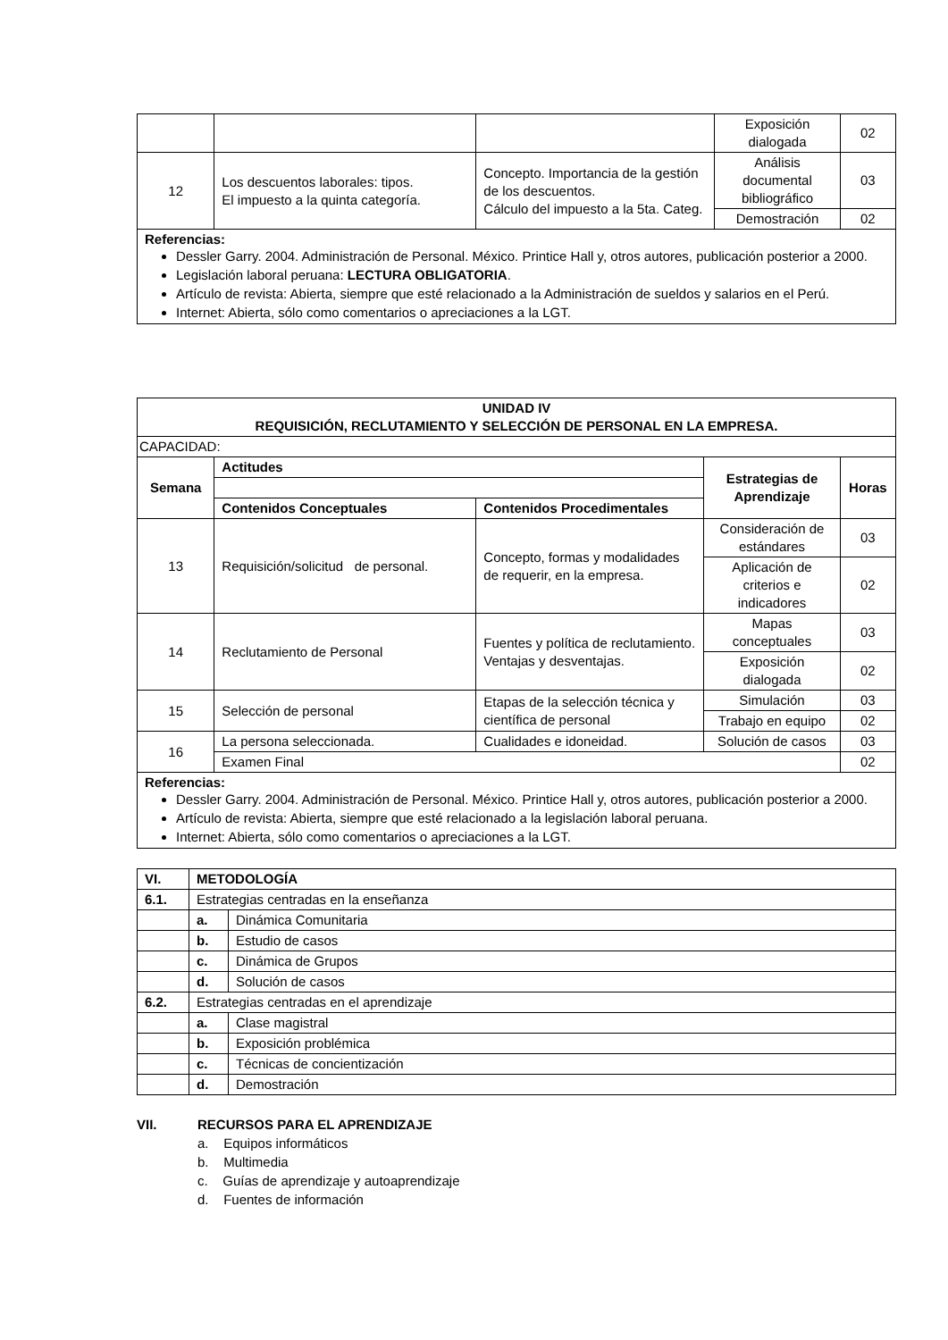| | | | Exposición dialogada | 02 |
| 12 | Los descuentos laborales: tipos. El impuesto a la quinta categoría. | Concepto. Importancia de la gestión de los descuentos. Cálculo del impuesto a la 5ta. Categ. | Análisis documental bibliográfico | 03 |
| | | | Demostración | 02 |
Referencias:
Dessler Garry. 2004. Administración de Personal. México. Printice Hall y, otros autores, publicación posterior a 2000.
Legislación laboral peruana: LECTURA OBLIGATORIA.
Artículo de revista: Abierta, siempre que esté relacionado a la Administración de sueldos y salarios en el Perú.
Internet: Abierta, sólo como comentarios o apreciaciones a la LGT.
| UNIDAD IV REQUISICIÓN, RECLUTAMIENTO Y SELECCIÓN DE PERSONAL EN LA EMPRESA. | | | | |
| --- | --- | --- | --- | --- |
| CAPACIDAD: | | | | |
| Semana | Actitudes | | Estrategias de Aprendizaje | Horas |
| | Contenidos Conceptuales | Contenidos Procedimentales | | |
| 13 | Requisición/solicitud de personal. | Concepto, formas y modalidades de requerir, en la empresa. | Consideración de estándares | 03 |
| | | | Aplicación de criterios e indicadores | 02 |
| 14 | Reclutamiento de Personal | Fuentes y política de reclutamiento. Ventajas y desventajas. | Mapas conceptuales | 03 |
| | | | Exposición dialogada | 02 |
| 15 | Selección de personal | Etapas de la selección técnica y científica de personal | Simulación | 03 |
| | | | Trabajo en equipo | 02 |
| 16 | La persona seleccionada. | Cualidades e idoneidad. | Solución de casos | 03 |
| | Examen Final | | | 02 |
Referencias:
Dessler Garry. 2004. Administración de Personal. México. Printice Hall y, otros autores, publicación posterior a 2000.
Artículo de revista: Abierta, siempre que esté relacionado a la legislación laboral peruana.
Internet: Abierta, sólo como comentarios o apreciaciones a la LGT.
| VI. | METODOLOGÍA | |
| 6.1. | Estrategias centradas en la enseñanza | |
| | a. | Dinámica Comunitaria |
| | b. | Estudio de casos |
| | c. | Dinámica de Grupos |
| | d. | Solución de casos |
| 6.2. | Estrategias centradas en el aprendizaje | |
| | a. | Clase magistral |
| | b. | Exposición problémica |
| | c. | Técnicas de concientización |
| | d. | Demostración |
VII. RECURSOS PARA EL APRENDIZAJE
a. Equipos informáticos
b. Multimedia
c. Guías de aprendizaje y autoaprendizaje
d. Fuentes de información